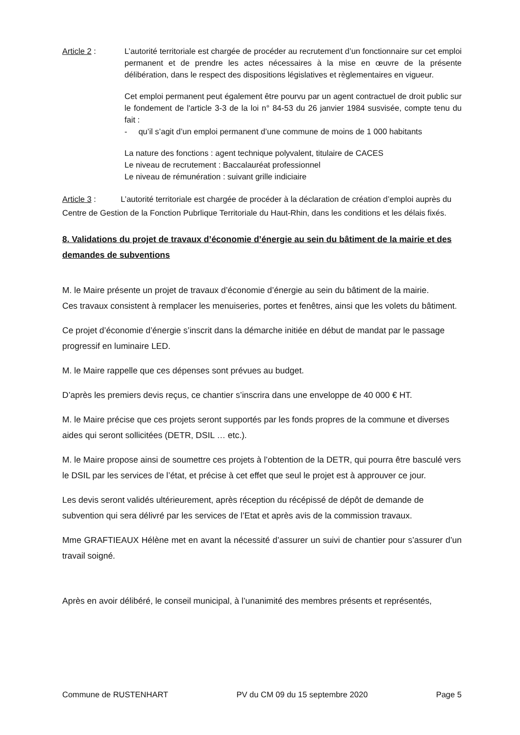Article 2 : L’autorité territoriale est chargée de procéder au recrutement d’un fonctionnaire sur cet emploi permanent et de prendre les actes nécessaires à la mise en œuvre de la présente délibération, dans le respect des dispositions législatives et règlementaires en vigueur.
Cet emploi permanent peut également être pourvu par un agent contractuel de droit public sur le fondement de l'article 3-3 de la loi n° 84-53 du 26 janvier 1984 susvisée, compte tenu du fait :
- qu’il s’agit d’un emploi permanent d’une commune de moins de 1 000 habitants
La nature des fonctions : agent technique polyvalent, titulaire de CACES
Le niveau de recrutement : Baccalauréat professionnel
Le niveau de rémunération : suivant grille indiciaire
Article 3 : L’autorité territoriale est chargée de procéder à la déclaration de création d’emploi auprès du Centre de Gestion de la Fonction Pubrlique Territoriale du Haut-Rhin, dans les conditions et les délais fixés.
8. Validations du projet de travaux d’économie d’énergie au sein du bâtiment de la mairie et des demandes de subventions
M. le Maire présente un projet de travaux d’économie d’énergie au sein du bâtiment de la mairie.
Ces travaux consistent à remplacer les menuiseries, portes et fenêtres, ainsi que les volets du bâtiment.
Ce projet d’économie d’énergie s’inscrit dans la démarche initiée en début de mandat par le passage progressif en luminaire LED.
M. le Maire rappelle que ces dépenses sont prévues au budget.
D’après les premiers devis reçus, ce chantier s’inscrira dans une enveloppe de 40 000 € HT.
M. le Maire précise que ces projets seront supportés par les fonds propres de la commune et diverses aides qui seront sollicitées (DETR, DSIL … etc.).
M. le Maire propose ainsi de soumettre ces projets à l’obtention de la DETR, qui pourra être basculé vers le DSIL par les services de l’état, et précise à cet effet que seul le projet est à approuver ce jour.
Les devis seront validés ultérieurement, après réception du récépissé de dépôt de demande de subvention qui sera délivré par les services de l’Etat et après avis de la commission travaux.
Mme GRAFTIEAUX Hélène met en avant la nécessité d’assurer un suivi de chantier pour s’assurer d’un travail soigné.
Après en avoir délibéré, le conseil municipal, à l’unanimité des membres présents et représentés,
Commune de RUSTENHART PV du CM 09 du 15 septembre 2020 Page 5